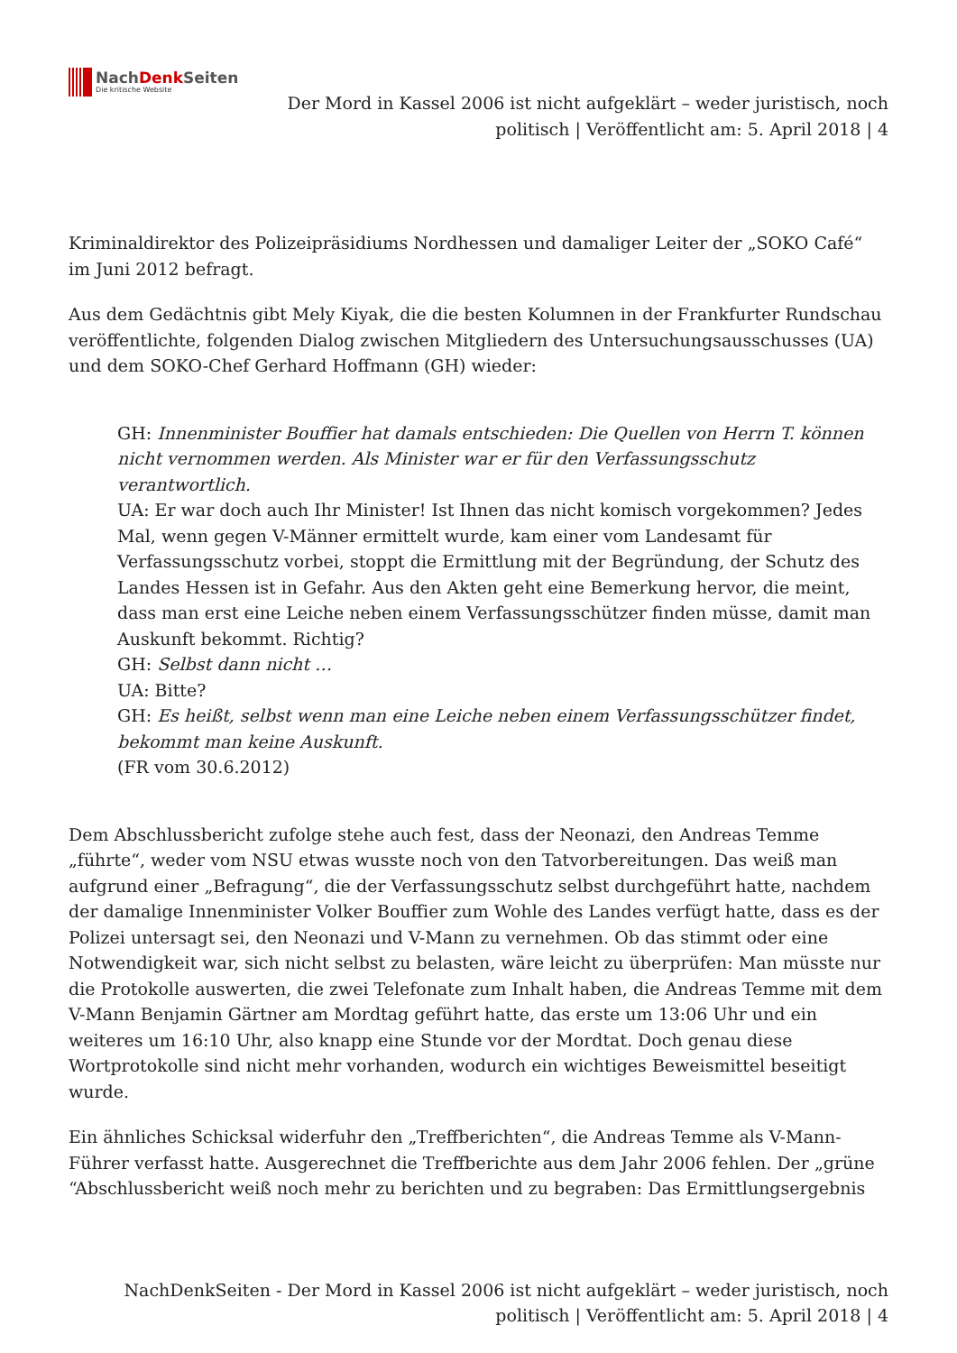NachDenk Seiten
Die kritische Website
Der Mord in Kassel 2006 ist nicht aufgeklärt – weder juristisch, noch politisch | Veröffentlicht am: 5. April 2018 | 4
Kriminaldirektor des Polizeipräsidiums Nordhessen und damaliger Leiter der „SOKO Café“ im Juni 2012 befragt.
Aus dem Gedächtnis gibt Mely Kiyak, die die besten Kolumnen in der Frankfurter Rundschau veröffentlichte, folgenden Dialog zwischen Mitgliedern des Untersuchungsausschusses (UA) und dem SOKO-Chef Gerhard Hoffmann (GH) wieder:
GH: Innenminister Bouffier hat damals entschieden: Die Quellen von Herrn T. können nicht vernommen werden. Als Minister war er für den Verfassungsschutz verantwortlich.
UA: Er war doch auch Ihr Minister! Ist Ihnen das nicht komisch vorgekommen? Jedes Mal, wenn gegen V-Männer ermittelt wurde, kam einer vom Landesamt für Verfassungsschutz vorbei, stoppt die Ermittlung mit der Begründung, der Schutz des Landes Hessen ist in Gefahr. Aus den Akten geht eine Bemerkung hervor, die meint, dass man erst eine Leiche neben einem Verfassungsschützer finden müsse, damit man Auskunft bekommt. Richtig?
GH: Selbst dann nicht …
UA: Bitte?
GH: Es heißt, selbst wenn man eine Leiche neben einem Verfassungsschützer findet, bekommt man keine Auskunft.
(FR vom 30.6.2012)
Dem Abschlussbericht zufolge stehe auch fest, dass der Neonazi, den Andreas Temme „führte“, weder vom NSU etwas wusste noch von den Tatvorbereitungen. Das weiß man aufgrund einer „Befragung“, die der Verfassungsschutz selbst durchgeführt hatte, nachdem der damalige Innenminister Volker Bouffier zum Wohle des Landes verfügt hatte, dass es der Polizei untersagt sei, den Neonazi und V-Mann zu vernehmen. Ob das stimmt oder eine Notwendigkeit war, sich nicht selbst zu belasten, wäre leicht zu überprüfen: Man müsste nur die Protokolle auswerten, die zwei Telefonate zum Inhalt haben, die Andreas Temme mit dem V-Mann Benjamin Gärtner am Mordtag geführt hatte, das erste um 13:06 Uhr und ein weiteres um 16:10 Uhr, also knapp eine Stunde vor der Mordtat. Doch genau diese Wortprotokolle sind nicht mehr vorhanden, wodurch ein wichtiges Beweismittel beseitigt wurde.
Ein ähnliches Schicksal widerfuhr den „Treffberichten“, die Andreas Temme als V-Mann-Führer verfasst hatte. Ausgerechnet die Treffberichte aus dem Jahr 2006 fehlen. Der „grüne “Abschlussbericht weiß noch mehr zu berichten und zu begraben: Das Ermittlungsergebnis
NachDenkSeiten - Der Mord in Kassel 2006 ist nicht aufgeklärt – weder juristisch, noch politisch | Veröffentlicht am: 5. April 2018 | 4